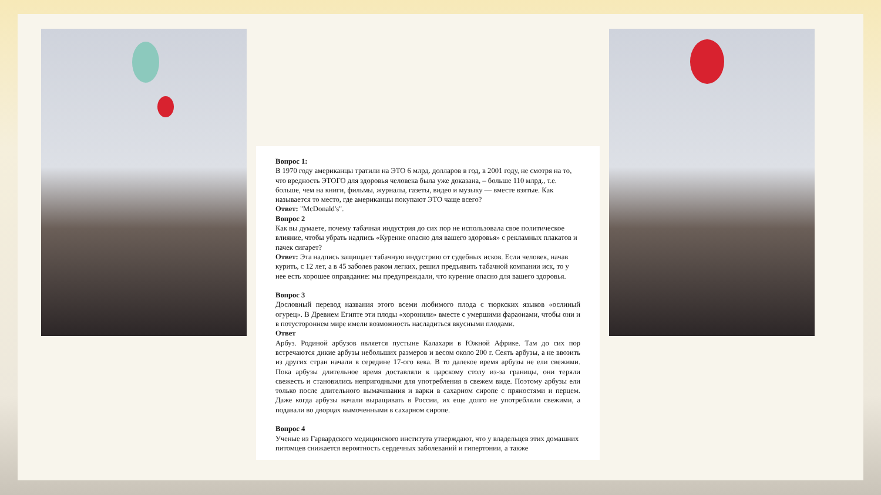Вопрос 1:
В 1970 году американцы тратили на ЭТО 6 млрд. долларов в год, в 2001 году, не смотря на то, что вредность ЭТОГО для здоровья человека была уже доказана, – больше 110 млрд., т.е. больше, чем на книги, фильмы, журналы, газеты, видео и музыку — вместе взятые. Как называется то место, где американцы покупают ЭТО чаще всего?
Ответ: "McDonald's".
Вопрос 2
Как вы думаете, почему табачная индустрия до сих пор не использовала свое политическое влияние, чтобы убрать надпись «Курение опасно для вашего здоровья» с рекламных плакатов и пачек сигарет?
Ответ: Эта надпись защищает табачную индустрию от судебных исков. Если человек, начав курить, с 12 лет, а в 45 заболев раком легких, решил предъявить табачной компании иск, то у нее есть хорошее оправдание: мы предупреждали, что курение опасно для вашего здоровья.
Вопрос 3
Дословный перевод названия этого всеми любимого плода с тюркских языков «ослиный огурец». В Древнем Египте эти плоды «хоронили» вместе с умершими фараонами, чтобы они и в потустороннем мире имели возможность насладиться вкусными плодами.
Ответ
Арбуз. Родиной арбузов является пустыне Калахари в Южной Африке. Там до сих пор встречаются дикие арбузы небольших размеров и весом около 200 г. Сеять арбузы, а не ввозить из других стран начали в середине 17-ого века. В то далекое время арбузы не ели свежими. Пока арбузы длительное время доставляли к царскому столу из-за границы, они теряли свежесть и становились непригодными для употребления в свежем виде. Поэтому арбузы ели только после длительного вымачивания и варки в сахарном сиропе с пряностями и перцем. Даже когда арбузы начали выращивать в России, их еще долго не употребляли свежими, а подавали во дворцах вымоченными в сахарном сиропе.
Вопрос 4
Ученые из Гарвардского медицинского института утверждают, что у владельцев этих домашних питомцев снижается вероятность сердечных заболеваний и гипертонии, а также